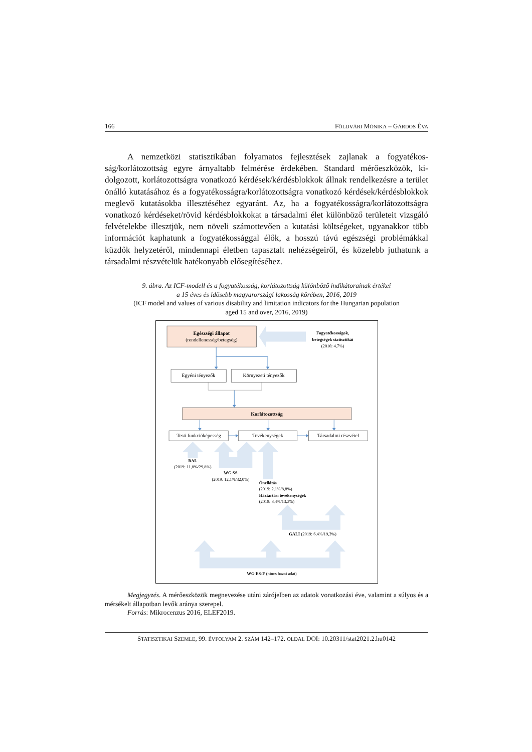166 FÖLDVÁRI MÓNIKA – GÁRDOS ÉVA
A nemzetközi statisztikában folyamatos fejlesztések zajlanak a fogyatékos­ság/korlátozottság egyre árnyaltabb felmérése érdekében. Standard mérőeszközök, ki­dolgozott, korlátozottságra vonatkozó kérdések/kérdésblokkok állnak rendelkezésre a terület önálló kutatásához és a fogyatékosságra/korlátozottságra vonatkozó kérdé­sek/kérdésblokkok meglevő kutatásokba illesztéséhez egyaránt. Az, ha a fogyatékosság­ra/korlátozottságra vonatkozó kérdéseket/rövid kérdésblokkokat a társadalmi élet kü­lönböző területeit vizsgáló felvételekbe illesztjük, nem növeli számottevően a kutatási költségeket, ugyanakkor több információt kaphatunk a fogyatékossággal élők, a hosszú távú egészségi problémákkal küzdők helyzetéről, mindennapi életben tapasztalt nehéz­ségeiről, és közelebb juthatunk a társadalmi részvételük hatékonyabb elősegítéséhez.
9. ábra. Az ICF-modell és a fogyatékosság, korlátozottság különböző indikátorainak értékei
a 15 éves és idősebb magyarországi lakosság körében, 2016, 2019
(ICF model and values of various disability and limitation indicators for the Hungarian population
aged 15 and over, 2016, 2019)
Egészségi állapot
(rendellenesség/betegség)
Egyéni tényezők
Környezeti tényezők
Korlátozottság
Testi funkcióképesség
Tevékenységek
Társadalmi részvétel
Fogyatékosságok,
betegségek statisztikái
(2016: 4,7%)
BAL
(2019: 11,8%/29,8%)
WG SS
(2019: 12,1%/32,0%)
Önellátás
(2019: 2,1%/8,8%)
Háztartási tevékenységek
(2019: 8,4%/13,3%)
GALI (2019: 6,4%/19,3%)
WG ES-F (nincs hazai adat)
Megjegyzés. A mérőeszközök megnevezése utáni zárójelben az adatok vonatkozási éve, valamint a súlyos és a mérsékelt állapotban levők aránya szerepel.
Forrás: Mikrocenzus 2016, ELEF2019.
STATISZTIKAI SZEMLE, 99. ÉVFOLYAM 2. SZÁM 142–172. OLDAL DOI: 10.20311/stat2021.2.hu0142